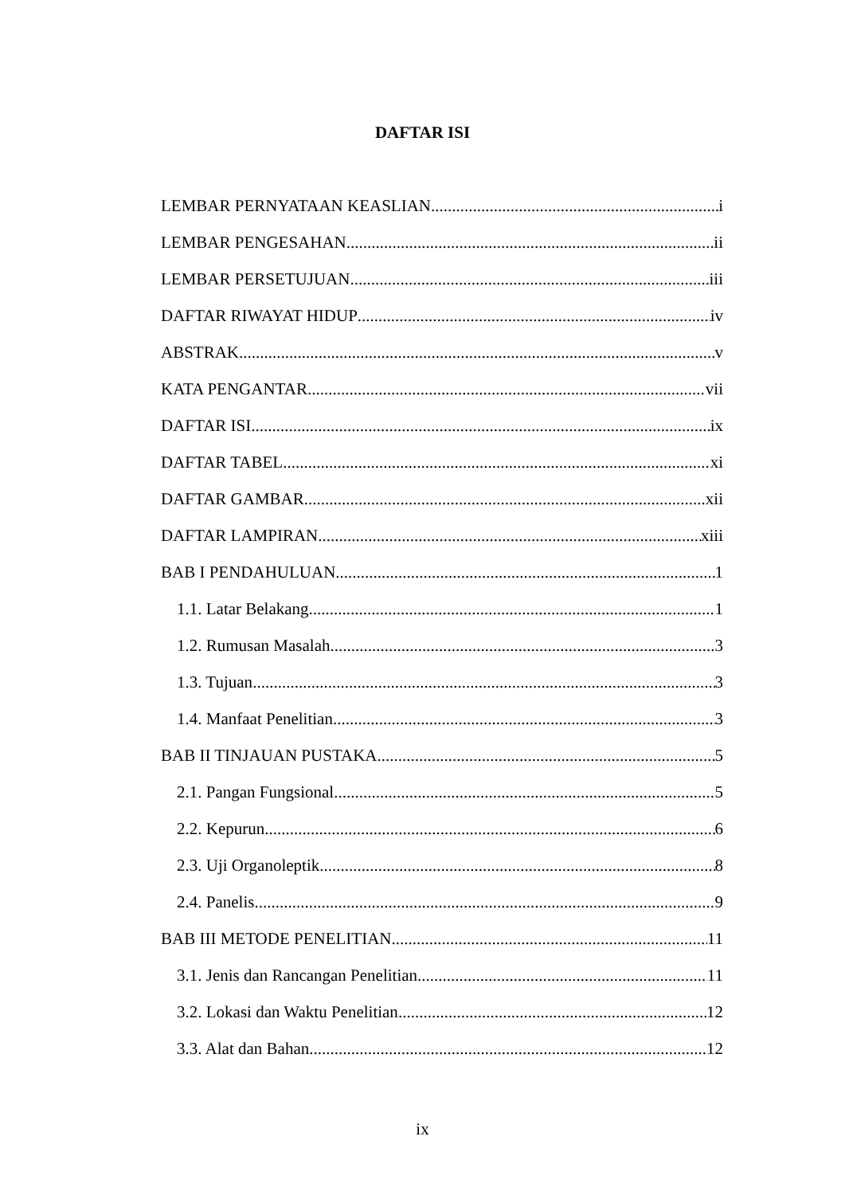DAFTAR ISI
LEMBAR PERNYATAAN KEASLIAN i
LEMBAR PENGESAHAN ii
LEMBAR PERSETUJUAN iii
DAFTAR RIWAYAT HIDUP iv
ABSTRAK v
KATA PENGANTAR vii
DAFTAR ISI ix
DAFTAR TABEL xi
DAFTAR GAMBAR xii
DAFTAR LAMPIRAN xiii
BAB I PENDAHULUAN 1
1.1. Latar Belakang 1
1.2. Rumusan Masalah 3
1.3. Tujuan 3
1.4. Manfaat Penelitian 3
BAB II TINJAUAN PUSTAKA 5
2.1. Pangan Fungsional 5
2.2. Kepurun 6
2.3. Uji Organoleptik 8
2.4. Panelis 9
BAB III METODE PENELITIAN 11
3.1. Jenis dan Rancangan Penelitian 11
3.2. Lokasi dan Waktu Penelitian 12
3.3. Alat dan Bahan 12
ix